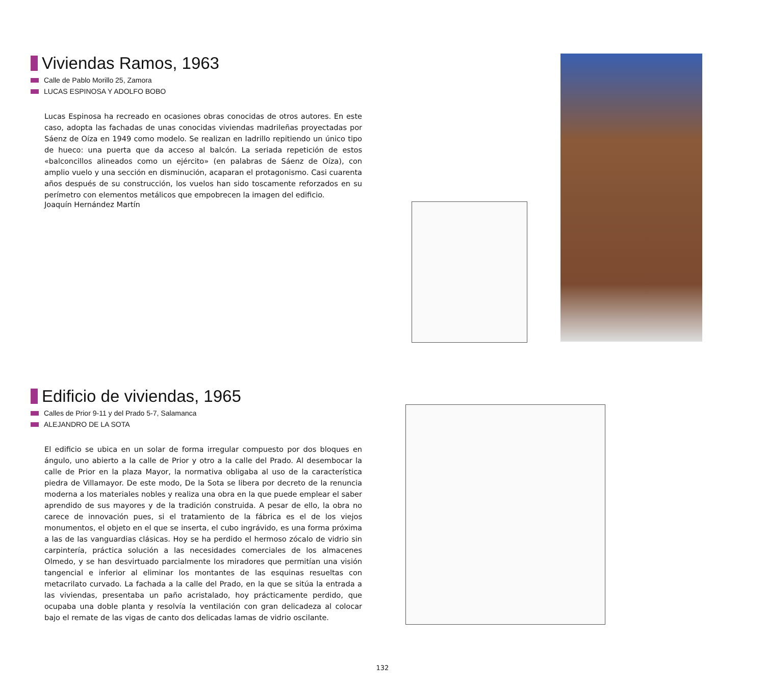Viviendas Ramos, 1963
Calle de Pablo Morillo 25, Zamora
LUCAS ESPINOSA Y ADOLFO BOBO
Lucas Espinosa ha recreado en ocasiones obras conocidas de otros autores. En este caso, adopta las fachadas de unas conocidas viviendas madrileñas proyectadas por Sáenz de Oíza en 1949 como modelo. Se realizan en ladrillo repitiendo un único tipo de hueco: una puerta que da acceso al balcón. La seriada repetición de estos «balconcillos alineados como un ejército» (en palabras de Sáenz de Oíza), con amplio vuelo y una sección en disminución, acaparan el protagonismo. Casi cuarenta años después de su construcción, los vuelos han sido toscamente reforzados en su perímetro con elementos metálicos que empobrecen la imagen del edificio.
Joaquín Hernández Martín
Edificio de viviendas, 1965
Calles de Prior 9-11 y del Prado 5-7, Salamanca
ALEJANDRO DE LA SOTA
El edificio se ubica en un solar de forma irregular compuesto por dos bloques en ángulo, uno abierto a la calle de Prior y otro a la calle del Prado. Al desembocar la calle de Prior en la plaza Mayor, la normativa obligaba al uso de la característica piedra de Villamayor. De este modo, De la Sota se libera por decreto de la renuncia moderna a los materiales nobles y realiza una obra en la que puede emplear el saber aprendido de sus mayores y de la tradición construida. A pesar de ello, la obra no carece de innovación pues, si el tratamiento de la fábrica es el de los viejos monumentos, el objeto en el que se inserta, el cubo ingrávido, es una forma próxima a las de las vanguardias clásicas. Hoy se ha perdido el hermoso zócalo de vidrio sin carpintería, práctica solución a las necesidades comerciales de los almacenes Olmedo, y se han desvirtuado parcialmente los miradores que permitían una visión tangencial e inferior al eliminar los montantes de las esquinas resueltas con metacrilato curvado. La fachada a la calle del Prado, en la que se sitúa la entrada a las viviendas, presentaba un paño acristalado, hoy prácticamente perdido, que ocupaba una doble planta y resolvía la ventilación con gran delicadeza al colocar bajo el remate de las vigas de canto dos delicadas lamas de vidrio oscilante.
132